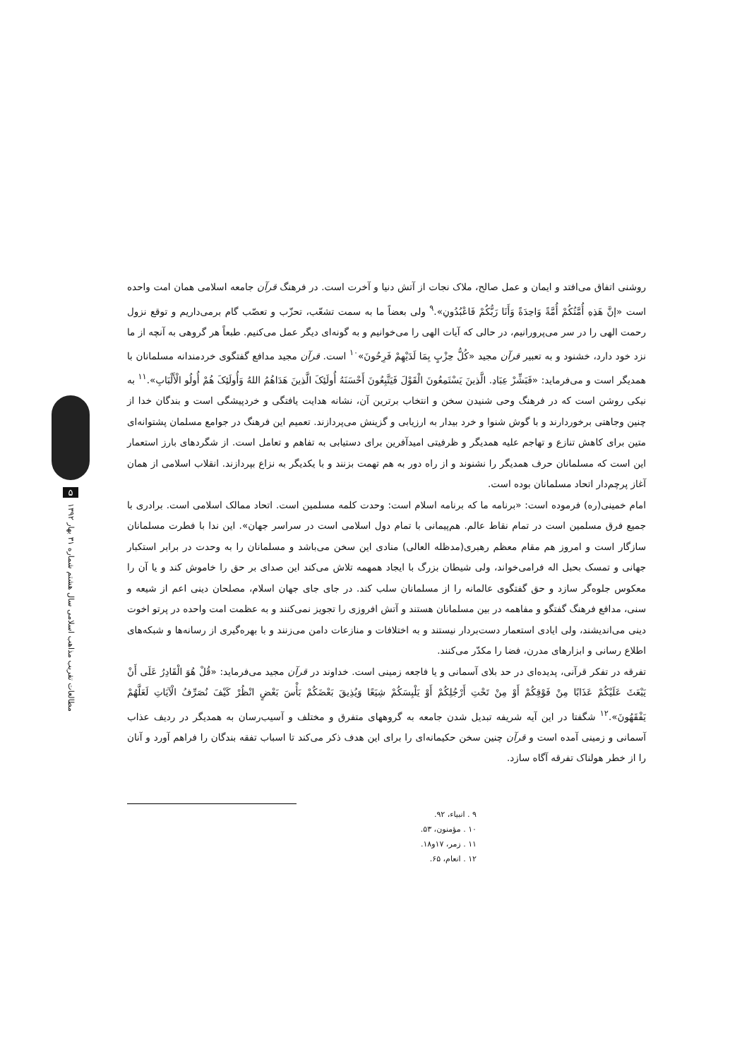۵
مطالعات تقریب مذاهب اسلامی سال هشتم شماره ۳۱ بهار ۱۳۹۲
روشنی اتفاق می‌افتد و ایمان و عمل صالح، ملاک نجات از آتش دنیا و آخرت است. در فرهنگ قرآن جامعه اسلامی همان امت واحده است «إنَّ هَذِهِ أُمَّتُکُمْ أُمَّةً وَاحِدَةً وَأَنَا رَبُّکُمْ فَاعْبُدُونِ».<sup>۹</sup> ولی بعضاً ما به سمت تشعّب، تحزّب و تعصّب گام برمی‌داریم و توقع نزول رحمت الهی را در سر می‌پرورانیم، در حالی که آیات الهی را می‌خوانیم و به گونه‌ای دیگر عمل می‌کنیم. طبعاً هر گروهی به آنچه از ما نزد خود دارد، خشنود و به تعبیر قرآن مجید «کُلُّ حِزْبٍ بِمَا لَدَیْهِمْ فَرِحُونَ»<sup>۱۰</sup> است. قرآن مجید مدافع گفتگوی خردمندانه مسلمانان با همدیگر است و می‌فرماید: «فَبَشِّرْ عِبَادِ. الَّذِینَ یَسْتَمِعُونَ الْقَوْلَ فَیَتَّبِعُونَ أَحْسَنَهُ أُولَئِکَ الَّذِینَ هَدَاهُمُ اللهُ وَأُولَئِکَ هُمْ أُولُو الْأَلْبَابِ».<sup>۱۱</sup> به نیکی روشن است که در فرهنگ وحی شنیدن سخن و انتخاب برترین آن، نشانه هدایت یافتگی و خردپیشگی است و بندگان خدا از چنین وجاهتی برخوردارند و با گوش شنوا و خرد بیدار به ارزیابی و گزینش می‌پردازند. تعمیم این فرهنگ در جوامع مسلمان پشتوانه‌ای متین برای کاهش تنازع و تهاجم علیه همدیگر و ظرفیتی امیدآفرین برای دستیابی به تفاهم و تعامل است. از شگردهای بارز استعمار این است که مسلمانان حرف همدیگر را نشنوند و از راه دور به هم تهمت بزنند و با یکدیگر به نزاع بپردازند. انقلاب اسلامی از همان آغاز پرچم‌دار اتحاد مسلمانان بوده است.
امام خمینی(ره) فرموده است: «برنامه ما که برنامه اسلام است: وحدت کلمه مسلمین است. اتحاد ممالک اسلامی است. برادری با جمیع فرق مسلمین است در تمام نقاط عالم. هم‌پیمانی با تمام دول اسلامی است در سراسر جهان». این ندا با فطرت مسلمانان سازگار است و امروز هم مقام معظم رهبری(مدظله العالی) منادی این سخن می‌باشد و مسلمانان را به وحدت در برابر استکبار جهانی و تمسک بحبل اله فرامی‌خواند، ولی شیطان بزرگ با ایجاد همهمه تلاش می‌کند این صدای بر حق را خاموش کند و یا آن را معکوس جلوه‌گر سازد و حق گفتگوی عالمانه را از مسلمانان سلب کند. در جای جای جهان اسلام، مصلحان دینی اعم از شیعه و سنی، مدافع فرهنگ گفتگو و مفاهمه در بین مسلمانان هستند و آتش افروزی را تجویز نمی‌کنند و به عظمت امت واحده در پرتو اخوت دینی می‌اندیشند، ولی ایادی استعمار دست‌بردار نیستند و به اختلافات و منازعات دامن می‌زنند و با بهره‌گیری از رسانه‌ها و شبکه‌های اطلاع رسانی و ابزارهای مدرن، فضا را مکدّر می‌کنند.
تفرقه در تفکر قرآنی، پدیده‌ای در حد بلای آسمانی و یا فاجعه زمینی است. خداوند در قرآن مجید می‌فرماید: «قُلْ هُوَ الْقَادِرُ عَلَی أَنْ یَبْعَثَ عَلَیْکُمْ عَذَابًا مِنْ فَوْقِکُمْ أَوْ مِنْ تَحْتِ أَرْجُلِکُمْ أَوْ یَلْبِسَکُمْ شِیَعًا وَیُذِیقَ بَعْضَکُمْ بَأْسَ بَعْضٍ انْظُرْ کَیْفَ نُصَرِّفُ الْآیَاتِ لَعَلَّهُمْ یَفْقَهُونَ».<sup>۱۲</sup> شگفتا در این آیه شریفه تبدیل شدن جامعه به گروههای متفرق و مختلف و آسیب‌رسان به همدیگر در ردیف عذاب آسمانی و زمینی آمده است و قرآن چنین سخن حکیمانه‌ای را برای این هدف ذکر می‌کند تا اسباب تفقه بندگان را فراهم آورد و آنان را از خطر هولناک تفرقه آگاه سازد.
۹ . انبیاء، ۹۲.
۱۰ . مؤمنون، ۵۳.
۱۱ . زمر، ۱۷و۱۸.
۱۲ . انعام، ۶۵.